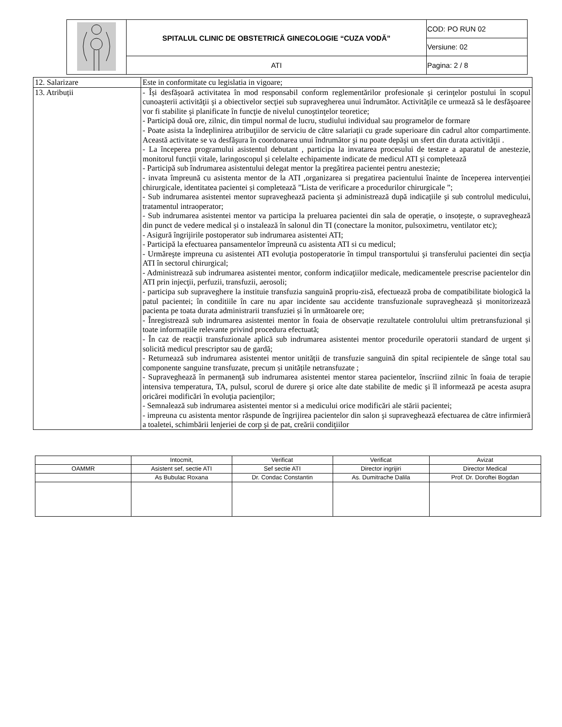| | SPITALUL CLINIC DE OBSTETRICĂ GINECOLOGIE “CUZA VODĂ” | COD: PO RUN 02 |
| | | Versiune: 02 |
| | ATI | Pagina: 2 / 8 |
| 12. Salarizare | Este in conformitate cu legislatia in vigoare; |
| 13. Atribuții | - Își desfășoară activitatea în mod responsabil conform reglementărilor profesionale şi cerinţelor postului în scopul cunoaşterii activităţii şi a obiectivelor secţiei sub supravegherea unui îndrumător. Activităţile ce urmează să le desfăşoaree vor fi stabilite şi planificate în funcţie de nivelul cunoştinţelor teoretice; - Participă două ore, zilnic, din timpul normal de lucru, studiului individual sau programelor de formare - Poate asista la îndeplinirea atribuţiilor de serviciu de către salariaţii cu grade superioare din cadrul altor compartimente. Această activitate se va desfăşura în coordonarea unui îndrumător şi nu poate depăşi un sfert din durata activităţii . - La începerea programului asistentul debutant , participa la invatarea procesului de testare a aparatul de anestezie, monitorul funcții vitale, laringoscopul și celelalte echipamente indicate de medicul ATI și completează - Participă sub îndrumarea asistentului delegat mentor la pregătirea pacientei pentru anestezie; - invata împreună cu asistenta mentor de la ATI ,organizarea si pregatirea pacientului înainte de începerea intervenției chirurgicale, identitatea pacientei și completează ”Lista de verificare a procedurilor chirurgicale ”; - Sub indrumarea asistentei mentor supraveghează pacienta şi administrează după indicaţiile şi sub controlul medicului, tratamentul intraoperator; - Sub indrumarea asistentei mentor va participa la preluarea pacientei din sala de operație, o insoțește, o supraveghează din punct de vedere medical și o instalează în salonul din TI (conectare la monitor, pulsoximetru, ventilator etc); - Asigură îngrijirile postoperator sub indrumarea asistentei ATI; - Participă la efectuarea pansamentelor împreună cu asistenta ATI si cu medicul; - Urmăreşte impreuna cu asistentei ATI evoluţia postoperatorie în timpul transportului şi transferului pacientei din secţia ATI în sectorul chirurgical; - Administrează sub indrumarea asistentei mentor, conform indicaţiilor medicale, medicamentele prescrise pacientelor din ATI prin injecţii, perfuzii, transfuzii, aerosoli; - participa sub supraveghere la instituie transfuzia sanguină propriu-zisă, efectuează proba de compatibilitate biologică la patul pacientei; în conditiile în care nu apar incidente sau accidente transfuzionale supraveghează și monitorizează pacienta pe toata durata administrarii transfuziei și în următoarele ore; - Înregistrează sub indrumarea asistentei mentor în foaia de observație rezultatele controlului ultim pretransfuzional și toate informațiile relevante privind procedura efectuată; - În caz de reacții transfuzionale aplică sub indrumarea asistentei mentor procedurile operatorii standard de urgent și solicită medicul prescriptor sau de gardă; - Returnează sub indrumarea asistentei mentor unității de transfuzie sanguină din spital recipientele de sânge total sau componente sanguine transfuzate, precum și unitățile netransfuzate ; - Supraveghează în permanenţă sub indrumarea asistentei mentor starea pacientelor, înscriind zilnic în foaia de terapie intensiva temperatura, TA, pulsul, scorul de durere şi orice alte date stabilite de medic şi îl informează pe acesta asupra oricărei modificări în evoluţia pacienţilor; - Semnalează sub indrumarea asistentei mentor si a medicului orice modificări ale stării pacientei; - impreuna cu asistenta mentor răspunde de îngrijirea pacientelor din salon şi supraveghează efectuarea de către infirmieră a toaletei, schimbării lenjeriei de corp şi de pat, creării condiţiilor |
| | Intocmit, | Verificat | Verificat | Avizat |
| OAMMR | Asistent sef, sectie ATI | Sef sectie ATI | Director ingrijiri | Director Medical |
| | As Bubulac Roxana | Dr. Condac Constantin | As. Dumitrache Dalila | Prof. Dr. Doroftei Bogdan |